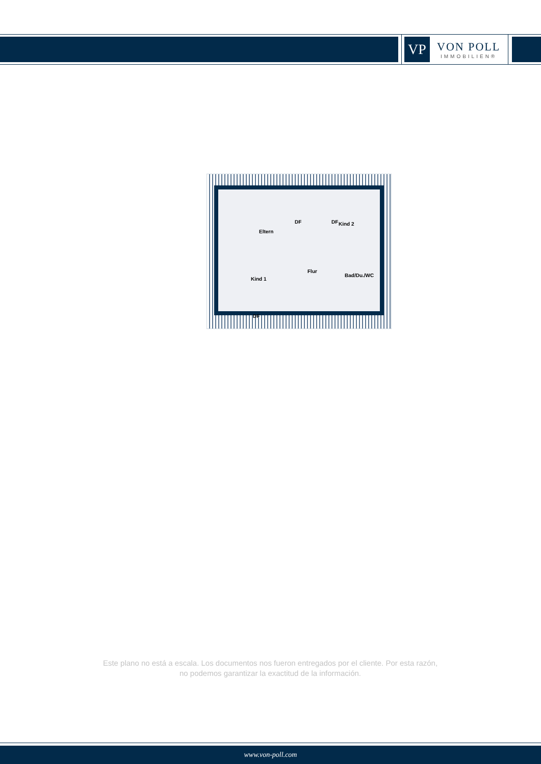VP
VON POLL
IMMOBILIEN®
DF DF
Eltern
Kind 2
Kind 1
Flur
Bad/Du./WC
DF
Este plano no está a escala. Los documentos nos fueron entregados por el cliente. Por esta razón, no podemos garantizar la exactitud de la información.
www.von-poll.com